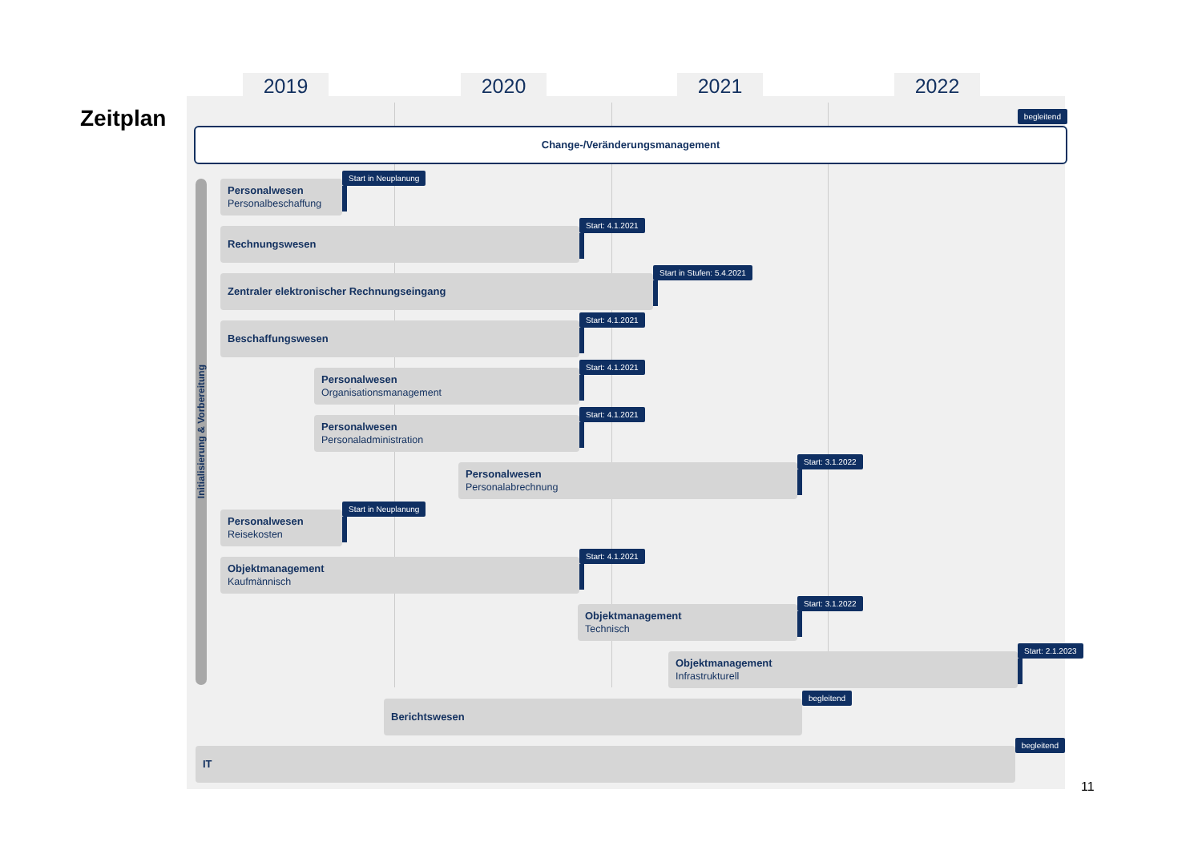Zeitplan
2019 2020 2021 2022
begleitend
Change-/Veränderungsmanagement
Initialisierung & Vorbereitung
Personalwesen
Personalbeschaffung
Start in Neuplanung
Rechnungswesen
Start: 4.1.2021
Zentraler elektronischer Rechnungseingang
Start in Stufen: 5.4.2021
Beschaffungswesen
Start: 4.1.2021
Personalwesen
Organisationsmanagement
Start: 4.1.2021
Personalwesen
Personaladministration
Start: 4.1.2021
Personalwesen
Personalabrechnung
Start: 3.1.2022
Personalwesen
Reisekosten
Start in Neuplanung
Objektmanagement
Kaufmännisch
Start: 4.1.2021
Objektmanagement
Technisch
Start: 3.1.2022
Objektmanagement
Infrastrukturell
Start: 2.1.2023
Berichtswesen
begleitend
IT
begleitend
11